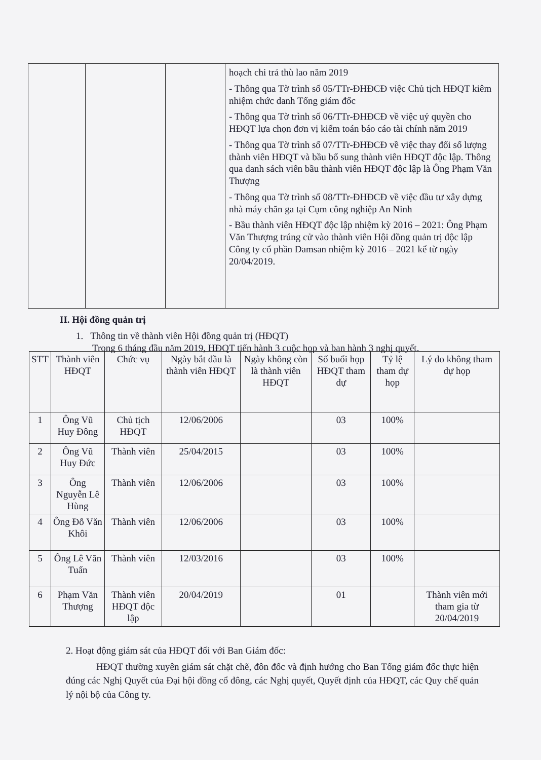| | | | hoạch chi trả thù lao năm 2019 - Thông qua Tờ trình số 05/TTr-ĐHĐCĐ việc Chủ tịch HĐQT kiêm nhiệm chức danh Tổng giám đốc - Thông qua Tờ trình số 06/TTr-ĐHĐCĐ về việc uỷ quyền cho HĐQT lựa chọn đơn vị kiểm toán báo cáo tài chính năm 2019 - Thông qua Tờ trình số 07/TTr-ĐHĐCĐ về việc thay đổi số lượng thành viên HĐQT và bầu bổ sung thành viên HĐQT độc lập. Thông qua danh sách viên bầu thành viên HĐQT độc lập là Ông Phạm Văn Thượng - Thông qua Tờ trình số 08/TTr-ĐHĐCĐ về việc đầu tư xây dựng nhà máy chăn ga tại Cụm công nghiệp An Ninh - Bầu thành viên HĐQT độc lập nhiệm kỳ 2016 – 2021: Ông Phạm Văn Thượng trúng cử vào thành viên Hội đồng quản trị độc lập Công ty cổ phần Damsan nhiệm kỳ 2016 – 2021 kể từ ngày 20/04/2019. |
II. Hội đồng quản trị
1. Thông tin về thành viên Hội đồng quản trị (HĐQT)
Trong 6 tháng đầu năm 2019, HĐQT tiến hành 3 cuộc họp và ban hành 3 nghị quyết.
| STT | Thành viên HĐQT | Chức vụ | Ngày bắt đầu là thành viên HĐQT | Ngày không còn là thành viên HĐQT | Số buổi họp HĐQT tham dự | Tỷ lệ tham dự họp | Lý do không tham dự họp |
| --- | --- | --- | --- | --- | --- | --- | --- |
| 1 | Ông Vũ Huy Đông | Chủ tịch HĐQT | 12/06/2006 | | 03 | 100% | |
| 2 | Ông Vũ Huy Đức | Thành viên | 25/04/2015 | | 03 | 100% | |
| 3 | Ông Nguyễn Lê Hùng | Thành viên | 12/06/2006 | | 03 | 100% | |
| 4 | Ông Đỗ Văn Khôi | Thành viên | 12/06/2006 | | 03 | 100% | |
| 5 | Ông Lê Văn Tuấn | Thành viên | 12/03/2016 | | 03 | 100% | |
| 6 | Phạm Văn Thượng | Thành viên HĐQT độc lập | 20/04/2019 | | 01 | | Thành viên mới tham gia từ 20/04/2019 |
2. Hoạt động giám sát của HĐQT đối với Ban Giám đốc:
HĐQT thường xuyên giám sát chặt chẽ, đôn đốc và định hướng cho Ban Tổng giám đốc thực hiện đúng các Nghị Quyết của Đại hội đồng cổ đông, các Nghị quyết, Quyết định của HĐQT, các Quy chế quản lý nội bộ của Công ty.